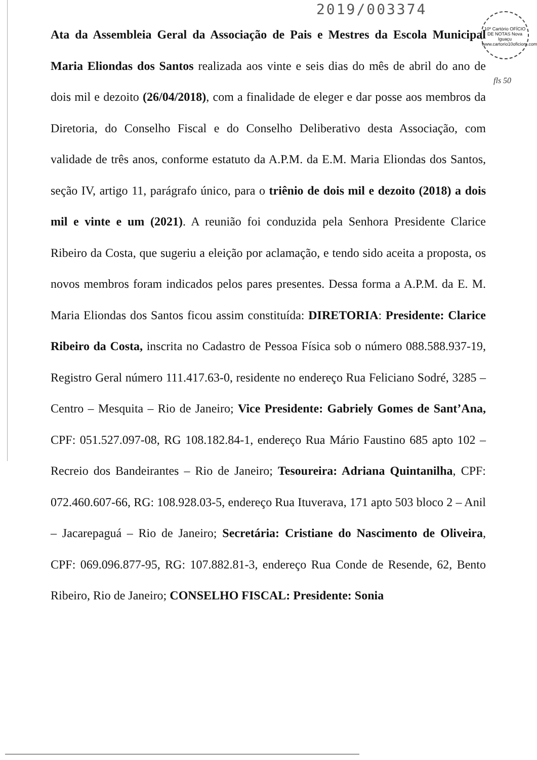2019/003374
10º Cartório OFÍCIO DE NOTAS Nova Iguaçu www.cartorio10oficiom.com.br
fls 50
Ata da Assembleia Geral da Associação de Pais e Mestres da Escola Municipal Maria Eliondas dos Santos realizada aos vinte e seis dias do mês de abril do ano de dois mil e dezoito (26/04/2018), com a finalidade de eleger e dar posse aos membros da Diretoria, do Conselho Fiscal e do Conselho Deliberativo desta Associação, com validade de três anos, conforme estatuto da A.P.M. da E.M. Maria Eliondas dos Santos, seção IV, artigo 11, parágrafo único, para o triênio de dois mil e dezoito (2018) a dois mil e vinte e um (2021). A reunião foi conduzida pela Senhora Presidente Clarice Ribeiro da Costa, que sugeriu a eleição por aclamação, e tendo sido aceita a proposta, os novos membros foram indicados pelos pares presentes. Dessa forma a A.P.M. da E. M. Maria Eliondas dos Santos ficou assim constituída: DIRETORIA: Presidente: Clarice Ribeiro da Costa, inscrita no Cadastro de Pessoa Física sob o número 088.588.937-19, Registro Geral número 111.417.63-0, residente no endereço Rua Feliciano Sodré, 3285 – Centro – Mesquita – Rio de Janeiro; Vice Presidente: Gabriely Gomes de Sant’Ana, CPF: 051.527.097-08, RG 108.182.84-1, endereço Rua Mário Faustino 685 apto 102 – Recreio dos Bandeirantes – Rio de Janeiro; Tesoureira: Adriana Quintanilha, CPF: 072.460.607-66, RG: 108.928.03-5, endereço Rua Ituverava, 171 apto 503 bloco 2 – Anil – Jacarepaguá – Rio de Janeiro; Secretária: Cristiane do Nascimento de Oliveira, CPF: 069.096.877-95, RG: 107.882.81-3, endereço Rua Conde de Resende, 62, Bento Ribeiro, Rio de Janeiro; CONSELHO FISCAL: Presidente: Sonia